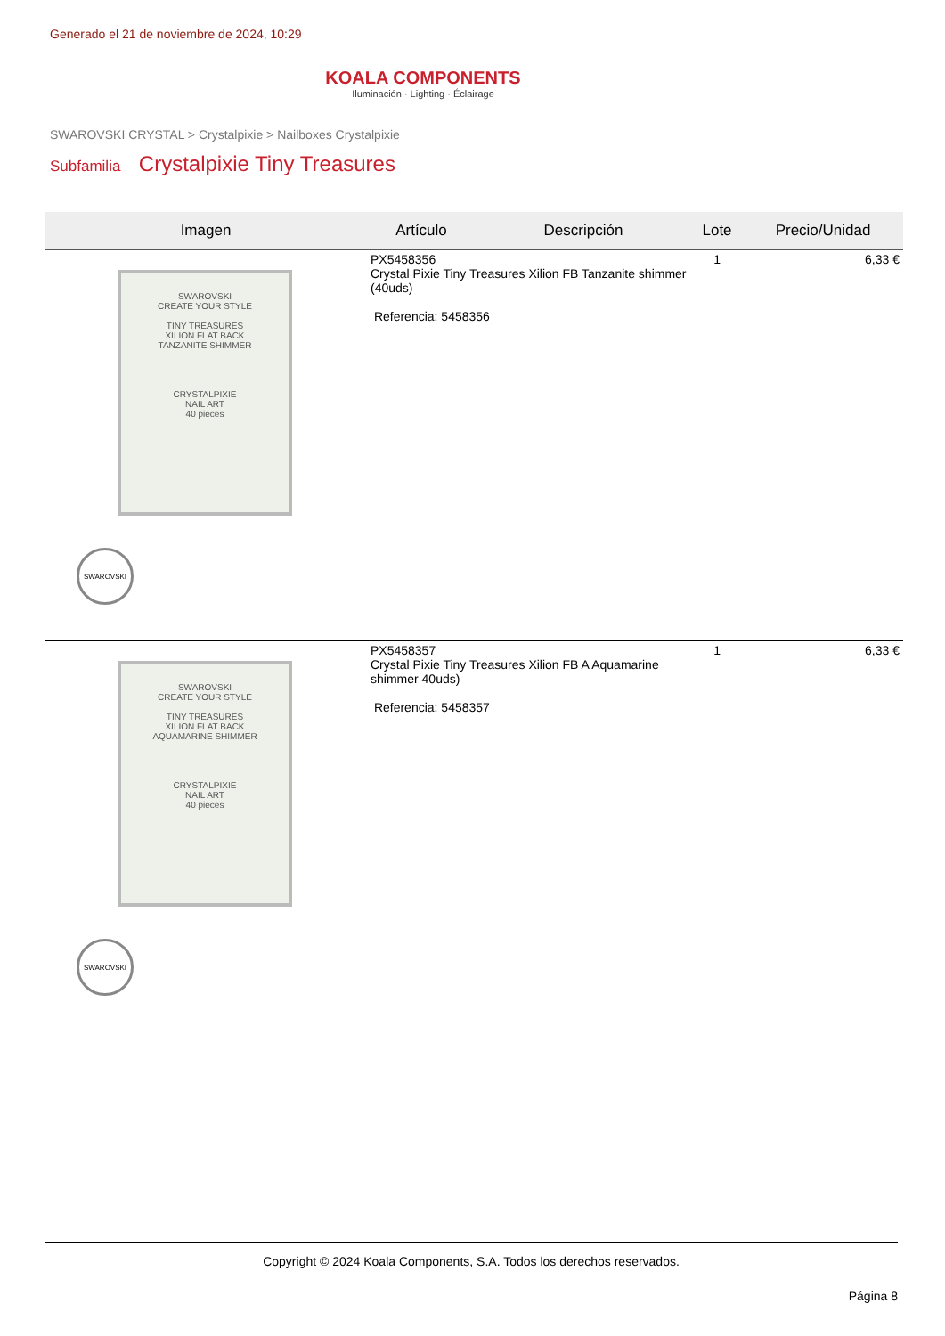Generado el 21 de noviembre de 2024, 10:29
KOALA COMPONENTS
Iluminación · Lighting · Éclairage
SWAROVSKI CRYSTAL > Crystalpixie > Nailboxes Crystalpixie
Subfamilia Crystalpixie Tiny Treasures
| Imagen | Artículo | Descripción | Lote | Precio/Unidad |
| --- | --- | --- | --- | --- |
| SWAROVSKI CREATE YOUR STYLE TINY TREASURES XILION FLAT BACK TANZANITE SHIMMER CRYSTALPIXIE NAIL ART 40 pieces SWAROVSKI | PX5458356 Crystal Pixie Tiny Treasures Xilion FB Tanzanite shimmer (40uds) Referencia: 5458356 | | 1 | 6,33 € |
| SWAROVSKI CREATE YOUR STYLE TINY TREASURES XILION FLAT BACK AQUAMARINE SHIMMER CRYSTALPIXIE NAIL ART 40 pieces SWAROVSKI | PX5458357 Crystal Pixie Tiny Treasures Xilion FB A Aquamarine shimmer 40uds) Referencia: 5458357 | | 1 | 6,33 € |
Copyright © 2024 Koala Components, S.A. Todos los derechos reservados.
Página 8